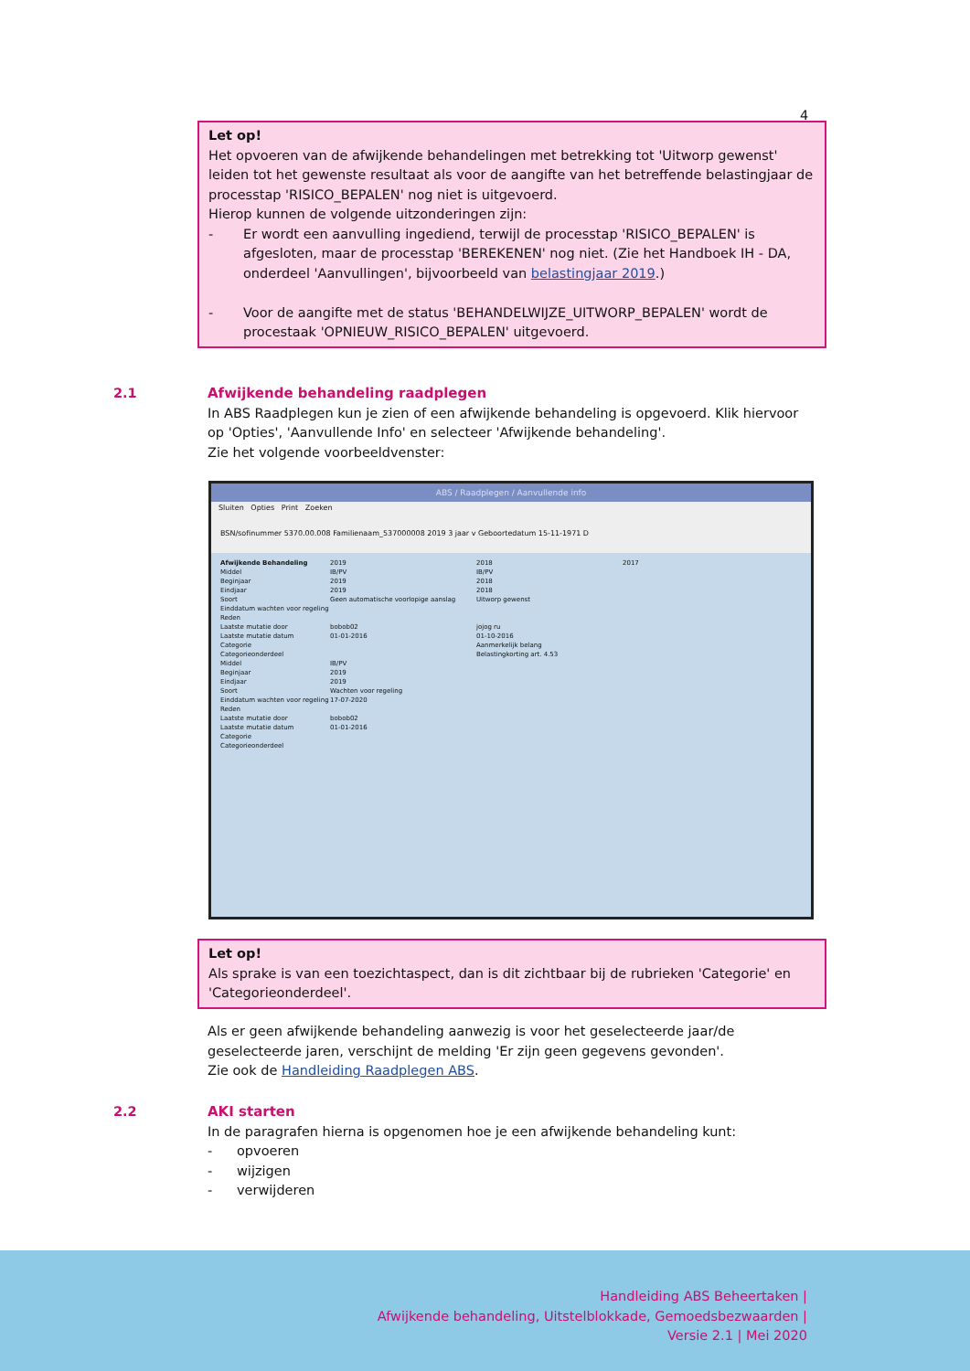4
Let op!
Het opvoeren van de afwijkende behandelingen met betrekking tot 'Uitworp gewenst' leiden tot het gewenste resultaat als voor de aangifte van het betreffende belastingjaar de processtap 'RISICO_BEPALEN' nog niet is uitgevoerd.
Hierop kunnen de volgende uitzonderingen zijn:
- Er wordt een aanvulling ingediend, terwijl de processtap 'RISICO_BEPALEN' is afgesloten, maar de processtap 'BEREKENEN' nog niet. (Zie het Handboek IH - DA, onderdeel 'Aanvullingen', bijvoorbeeld van belastingjaar 2019.)
- Voor de aangifte met de status 'BEHANDELWIJZE_UITWORP_BEPALEN' wordt de procestaak 'OPNIEUW_RISICO_BEPALEN' uitgevoerd.
2.1
Afwijkende behandeling raadplegen
In ABS Raadplegen kun je zien of een afwijkende behandeling is opgevoerd. Klik hiervoor op 'Opties', 'Aanvullende Info' en selecteer 'Afwijkende behandeling'.
Zie het volgende voorbeeldvenster:
ABS / Raadplegen / Aanvullende info
Sluiten Opties Print Zoeken
BSN/sofinummer 5370.00.008 Familienaam_537000008 2019 3 jaar v Geboortedatum 15-11-1971 D
Afwijkende Behandeling 2019 2018 2017 Middel IB/PV IB/PV Beginjaar 2019 2018 Eindjaar 2019 2018 Soort Geen automatische voorlopige aanslag Uitworp gewenst Einddatum wachten voor regeling Reden Laatste mutatie door bobob02 jojog ru Laatste mutatie datum 01-01-2016 01-10-2016 Categorie Aanmerkelijk belang Categorieonderdeel Belastingkorting art. 4.53 Middel IB/PV Beginjaar 2019 Eindjaar 2019 Soort Wachten voor regeling Einddatum wachten voor regeling 17-07-2020 Reden Laatste mutatie door bobob02 Laatste mutatie datum 01-01-2016 Categorie Categorieonderdeel
Let op!
Als sprake is van een toezichtaspect, dan is dit zichtbaar bij de rubrieken 'Categorie' en 'Categorieonderdeel'.
Als er geen afwijkende behandeling aanwezig is voor het geselecteerde jaar/de geselecteerde jaren, verschijnt de melding 'Er zijn geen gegevens gevonden'.
Zie ook de Handleiding Raadplegen ABS.
2.2
AKI starten
In de paragrafen hierna is opgenomen hoe je een afwijkende behandeling kunt:
- opvoeren
- wijzigen
- verwijderen
Handleiding ABS Beheertaken |
Afwijkende behandeling, Uitstelblokkade, Gemoedsbezwaarden |
Versie 2.1 | Mei 2020